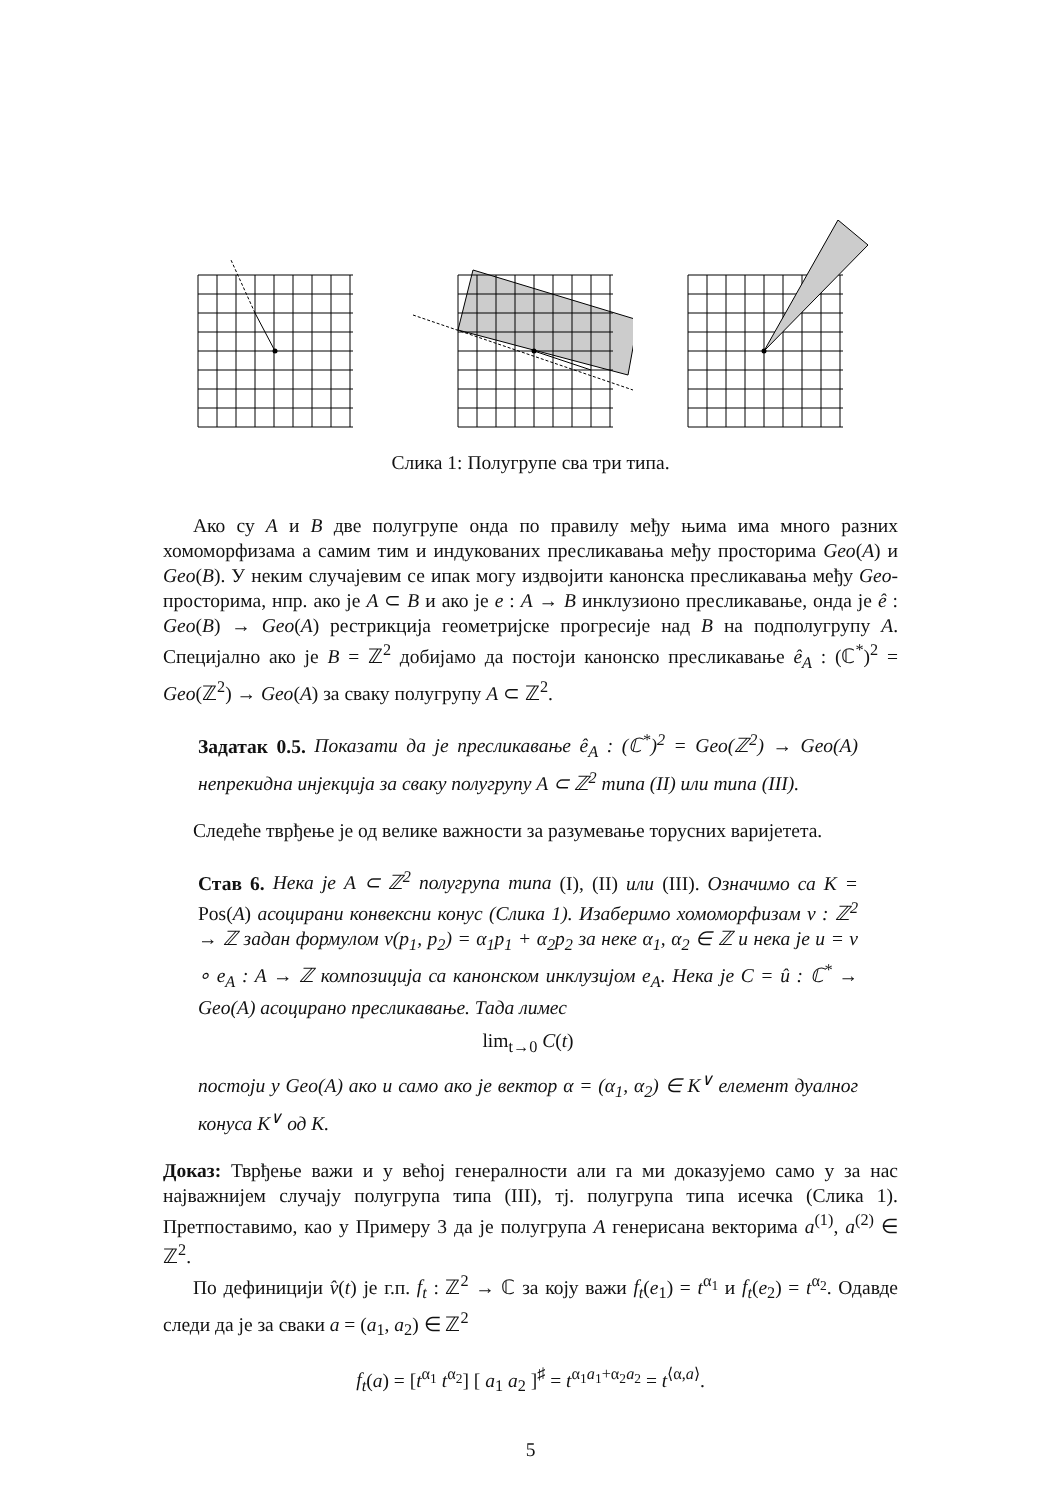Слика 1: Полугрупе сва три типа.
Ако су A и B две полугрупе онда по правилу међу њима има много разних хомоморфизама а самим тим и индукованих пресликавања међу просторима Geo(A) и Geo(B). У неким случајевим се ипак могу издвојити канонска пресликавања међу Geo-просторима, нпр. ако је A ⊂ B и ако је e : A → B инклузионо пресликавање, онда је ê : Geo(B) → Geo(A) рестрикција геометријске прогресије над B на подполугрупу A. Специјално ако је B = ℤ<sup>2</sup> добијамо да постоји канонско пресликавање ê<sub>A</sub> : (ℂ<sup>*</sup>)<sup>2</sup> = Geo(ℤ<sup>2</sup>) → Geo(A) за сваку полугрупу A ⊂ ℤ<sup>2</sup>.
Задатак 0.5. Показати да је пресликавање ê<sub>A</sub> : (ℂ<sup>*</sup>)<sup>2</sup> = Geo(ℤ<sup>2</sup>) → Geo(A) непрекидна инјекција за сваку полугрупу A ⊂ ℤ<sup>2</sup> типа (II) или типа (III).
Следеће тврђење је од велике важности за разумевање торусних варијетета.
Став 6. Нека је A ⊂ ℤ<sup>2</sup> полугрупа типа (I), (II) или (III). Означимо са K = Pos(A) асоцирани конвексни конус (Слика 1). Изаберимо хомоморфизам v : ℤ<sup>2</sup> → ℤ задан формулом v(p<sub>1</sub>, p<sub>2</sub>) = α<sub>1</sub>p<sub>1</sub> + α<sub>2</sub>p<sub>2</sub> за неке α<sub>1</sub>, α<sub>2</sub> ∈ ℤ и нека је u = v ∘ e<sub>A</sub> : A → ℤ композиција са канонском инклузијом e<sub>A</sub>. Нека је C = û : ℂ<sup>*</sup> → Geo(A) асоцирано пресликавање. Тада лимес
lim<sub>t→0</sub> C(t)
постоји у Geo(A) ако и само ако је вектор α = (α<sub>1</sub>, α<sub>2</sub>) ∈ K<sup>∨</sup> елемент дуалног конуса K<sup>∨</sup> од K.
Доказ: Тврђење важи и у већој генералности али га ми доказујемо само у за нас најважнијем случају полугрупа типа (III), тј. полугрупа типа исечка (Слика 1). Претпоставимо, као у Примеру 3 да је полугрупа A генерисана векторима a<sup>(1)</sup>, a<sup>(2)</sup> ∈ ℤ<sup>2</sup>.
По дефиницији v̂(t) је г.п. f<sub>t</sub> : ℤ<sup>2</sup> → ℂ за коју важи f<sub>t</sub>(e<sub>1</sub>) = t<sup>α<sub>1</sub></sup> и f<sub>t</sub>(e<sub>2</sub>) = t<sup>α<sub>2</sub></sup>. Одавде следи да је за сваки a = (a<sub>1</sub>, a<sub>2</sub>) ∈ ℤ<sup>2</sup>
f<sub>t</sub>(a) = [t<sup>α<sub>1</sub></sup> t<sup>α<sub>2</sub></sup>] [ a<sub>1</sub> a<sub>2</sub> ]<sup>♯</sup> = t<sup>α<sub>1</sub>a<sub>1</sub>+α<sub>2</sub>a<sub>2</sub></sup> = t<sup>⟨α,a⟩</sup>.
5